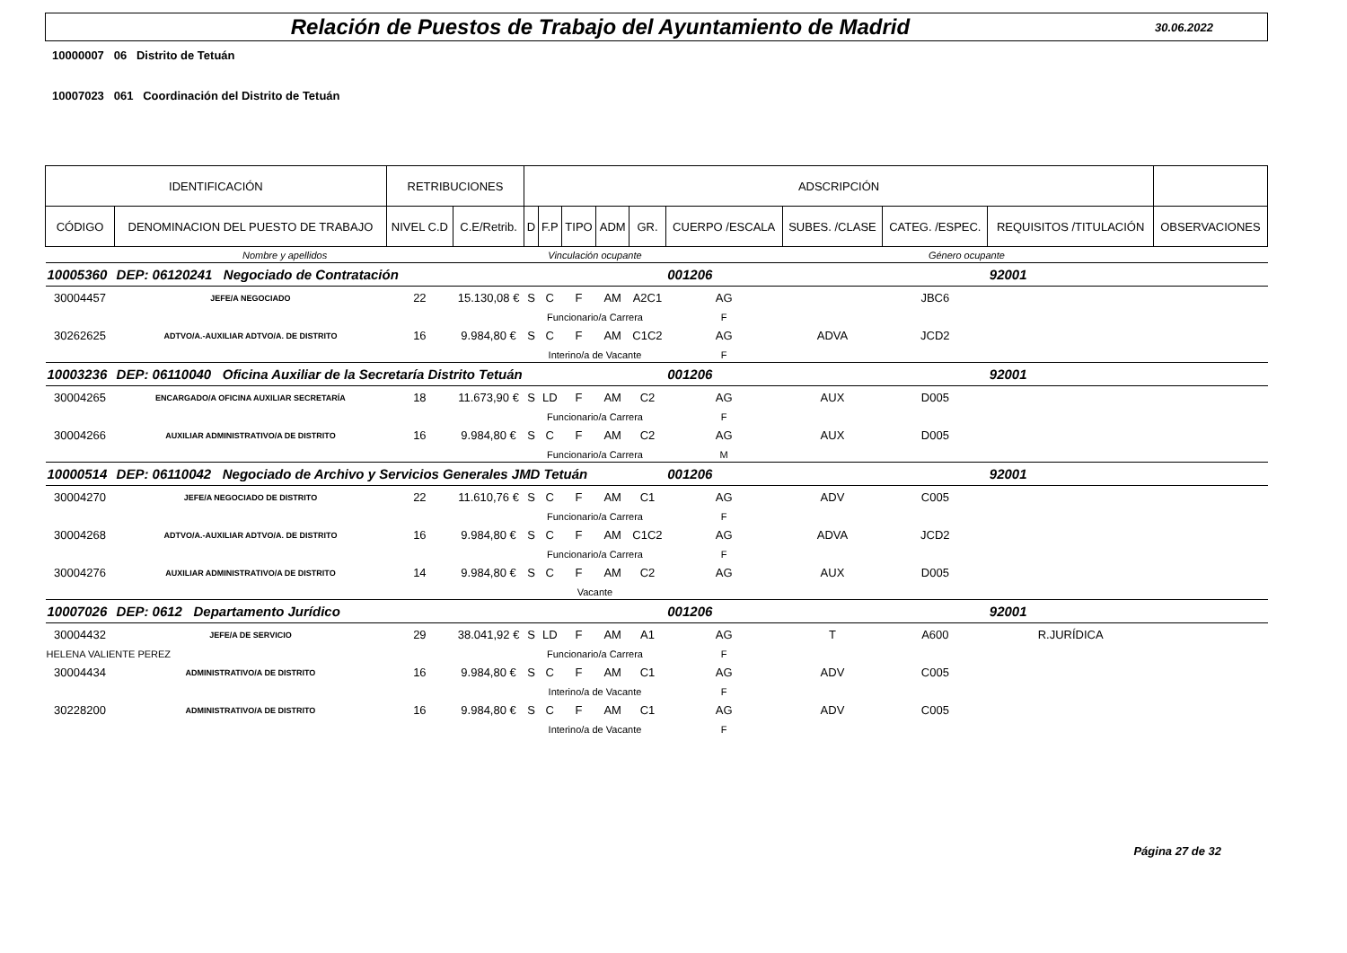Relación de Puestos de Trabajo del Ayuntamiento de Madrid
30.06.2022
10000007 06 Distrito de Tetuán
10007023 061 Coordinación del Distrito de Tetuán
| IDENTIFICACIÓN | | RETRIBUCIONES | | ADSCRIPCIÓN | | | | | | | | | |
| --- | --- | --- | --- | --- | --- | --- | --- | --- | --- | --- | --- | --- | --- |
| CÓDIGO | DENOMINACION DEL PUESTO DE TRABAJO | NIVEL C.D | C.E/Retrib. | D | F.P | TIPO | ADM | GR. | CUERPO /ESCALA | SUBES. /CLASE | CATEG. /ESPEC. | REQUISITOS /TITULACIÓN | OBSERVACIONES |
| Nombre y apellidos | | | | Vinculación ocupante | | | | | Género ocupante | | | | |
| 10005360 | DEP: 06120241 Negociado de Contratación | | | | | | | | 001206 | | | 92001 | |
| 30004457 | JEFE/A NEGOCIADO | 22 | 15.130,08 € | S | C | F | AM | A2C1 | AG | | JBC6 | | |
| | | | | Funcionario/a Carrera | | | | | F | | | | |
| 30262625 | ADTVO/A.-AUXILIAR ADTVO/A. DE DISTRITO | 16 | 9.984,80 € | S | C | F | AM | C1C2 | AG | ADVA | JCD2 | | |
| | | | | Interino/a de Vacante | | | | | F | | | | |
| 10003236 | DEP: 06110040 Oficina Auxiliar de la Secretaría Distrito Tetuán | | | | | | | | 001206 | | | 92001 | |
| 30004265 | ENCARGADO/A OFICINA AUXILIAR SECRETARÍA | 18 | 11.673,90 € | S | LD | F | AM | C2 | AG | AUX | D005 | | |
| | | | | Funcionario/a Carrera | | | | | F | | | | |
| 30004266 | AUXILIAR ADMINISTRATIVO/A DE DISTRITO | 16 | 9.984,80 € | S | C | F | AM | C2 | AG | AUX | D005 | | |
| | | | | Funcionario/a Carrera | | | | | M | | | | |
| 10000514 | DEP: 06110042 Negociado de Archivo y Servicios Generales JMD Tetuán | | | | | | | | 001206 | | | 92001 | |
| 30004270 | JEFE/A NEGOCIADO DE DISTRITO | 22 | 11.610,76 € | S | C | F | AM | C1 | AG | ADV | C005 | | |
| | | | | Funcionario/a Carrera | | | | | F | | | | |
| 30004268 | ADTVO/A.-AUXILIAR ADTVO/A. DE DISTRITO | 16 | 9.984,80 € | S | C | F | AM | C1C2 | AG | ADVA | JCD2 | | |
| | | | | Funcionario/a Carrera | | | | | F | | | | |
| 30004276 | AUXILIAR ADMINISTRATIVO/A DE DISTRITO | 14 | 9.984,80 € | S | C | F | AM | C2 | AG | AUX | D005 | | |
| | | | | Vacante | | | | | | | | | |
| 10007026 | DEP: 0612 Departamento Jurídico | | | | | | | | 001206 | | | 92001 | |
| 30004432 | JEFE/A DE SERVICIO | 29 | 38.041,92 € | S | LD | F | AM | A1 | AG | T | A600 | R.JURÍDICA | |
| HELENA VALIENTE PEREZ | | | | Funcionario/a Carrera | | | | | F | | | | |
| 30004434 | ADMINISTRATIVO/A DE DISTRITO | 16 | 9.984,80 € | S | C | F | AM | C1 | AG | ADV | C005 | | |
| | | | | Interino/a de Vacante | | | | | F | | | | |
| 30228200 | ADMINISTRATIVO/A DE DISTRITO | 16 | 9.984,80 € | S | C | F | AM | C1 | AG | ADV | C005 | | |
| | | | | Interino/a de Vacante | | | | | F | | | | |
Página 27 de 32